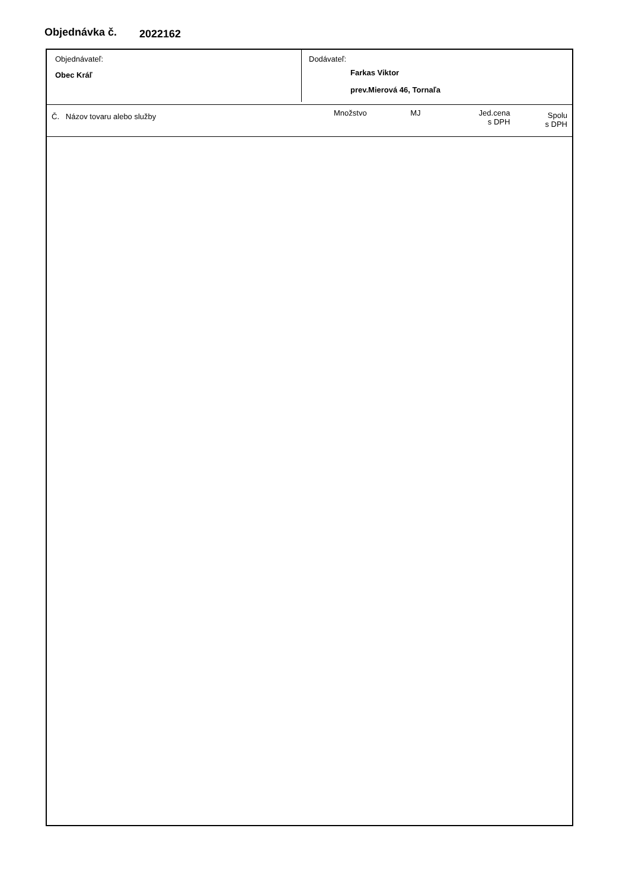Objednávka č. 2022162
Objednávateľ:
Obec Kráľ
Dodávateľ:
Farkas Viktor
prev.Mierová 46, Tornaľa
| Č. Názov tovaru alebo služby | Množstvo | MJ | Jed.cena s DPH | Spolu s DPH |
| --- | --- | --- | --- | --- |